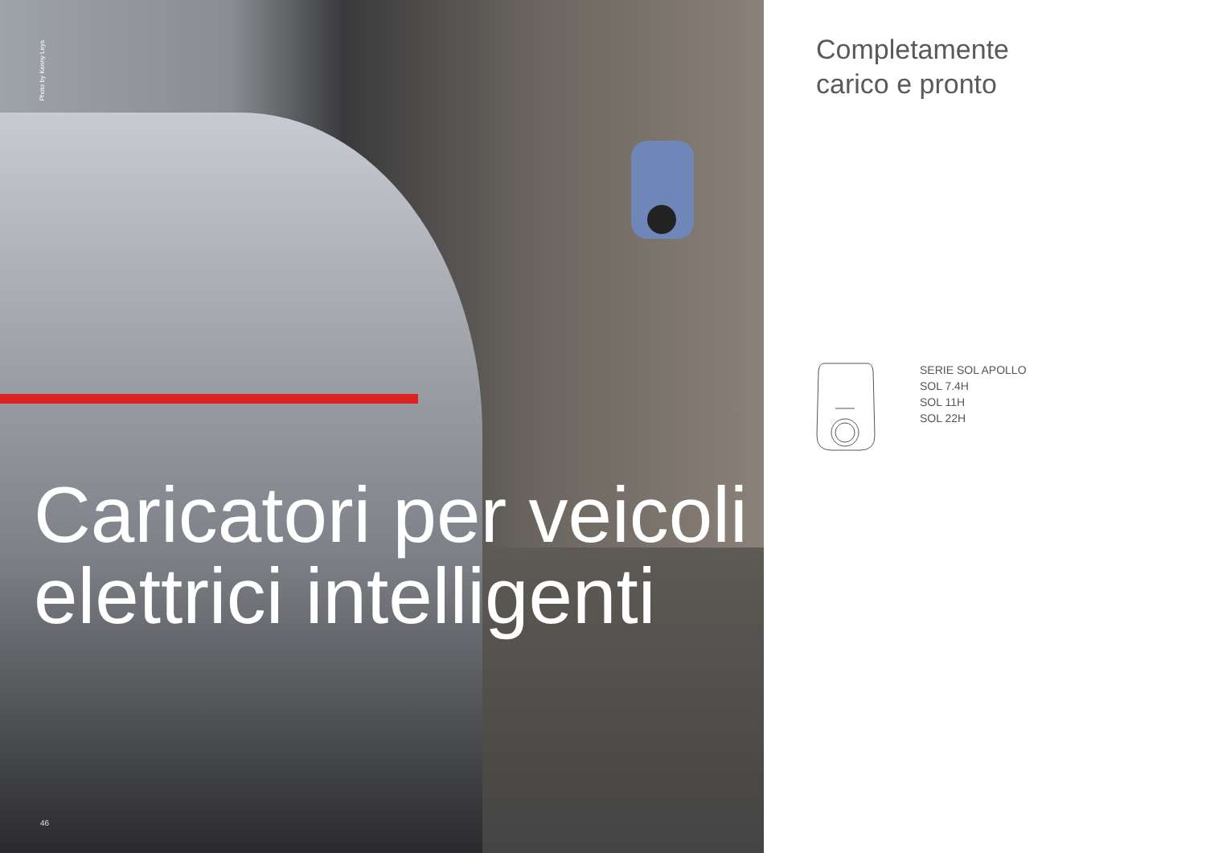Photo by Kenny Leys
Caricatori per veicoli elettrici intelligenti
46
Completamente
carico e pronto
SERIE SOL APOLLO
SOL 7.4H
SOL 11H
SOL 22H